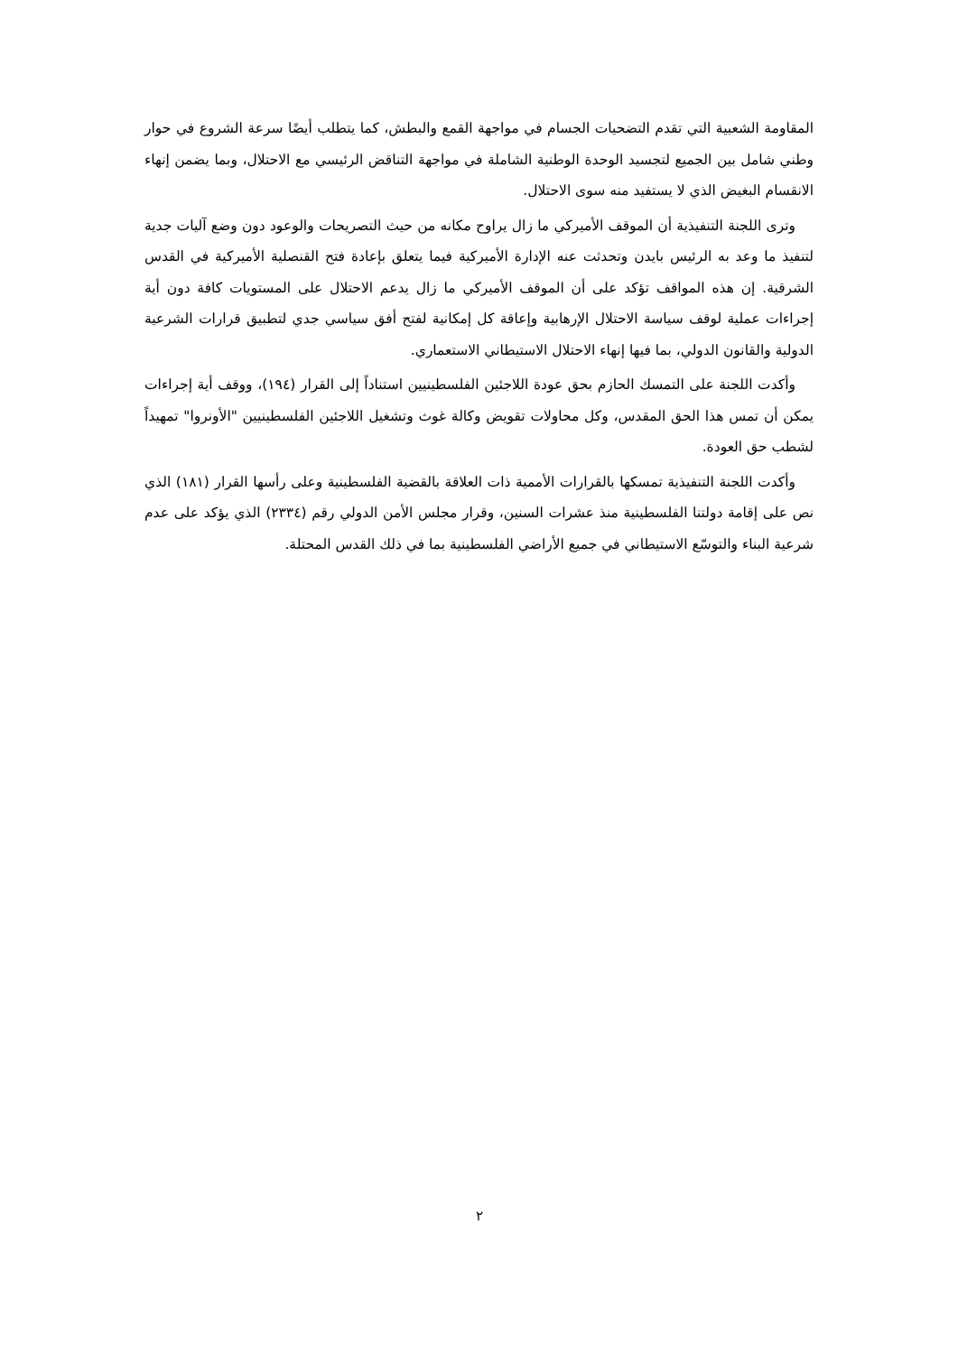المقاومة الشعبية التي تقدم التضحيات الجسام في مواجهة القمع والبطش، كما يتطلب أيضًا سرعة الشروع في حوار وطني شامل بين الجميع لتجسيد الوحدة الوطنية الشاملة في مواجهة التناقض الرئيسي مع الاحتلال، وبما يضمن إنهاء الانقسام البغيض الذي لا يستفيد منه سوى الاحتلال.
وترى اللجنة التنفيذية أن الموقف الأميركي ما زال يراوح مكانه من حيث التصريحات والوعود دون وضع آليات جدية لتنفيذ ما وعد به الرئيس بايدن وتحدثت عنه الإدارة الأميركية فيما يتعلق بإعادة فتح القنصلية الأميركية في القدس الشرقية. إن هذه المواقف تؤكد على أن الموقف الأميركي ما زال يدعم الاحتلال على المستويات كافة دون أية إجراءات عملية لوقف سياسة الاحتلال الإرهابية وإعاقة كل إمكانية لفتح أفق سياسي جدي لتطبيق قرارات الشرعية الدولية والقانون الدولي، بما فيها إنهاء الاحتلال الاستيطاني الاستعماري.
وأكدت اللجنة على التمسك الحازم بحق عودة اللاجئين الفلسطينيين استناداً إلى القرار (١٩٤)، ووقف أية إجراءات يمكن أن تمس هذا الحق المقدس، وكل محاولات تقويض وكالة غوث وتشغيل اللاجئين الفلسطينيين "الأونروا" تمهيداً لشطب حق العودة.
وأكدت اللجنة التنفيذية تمسكها بالقرارات الأممية ذات العلاقة بالقضية الفلسطينية وعلى رأسها القرار (١٨١) الذي نص على إقامة دولتنا الفلسطينية منذ عشرات السنين، وقرار مجلس الأمن الدولي رقم (٢٣٣٤) الذي يؤكد على عدم شرعية البناء والتوسّع الاستيطاني في جميع الأراضي الفلسطينية بما في ذلك القدس المحتلة.
٢